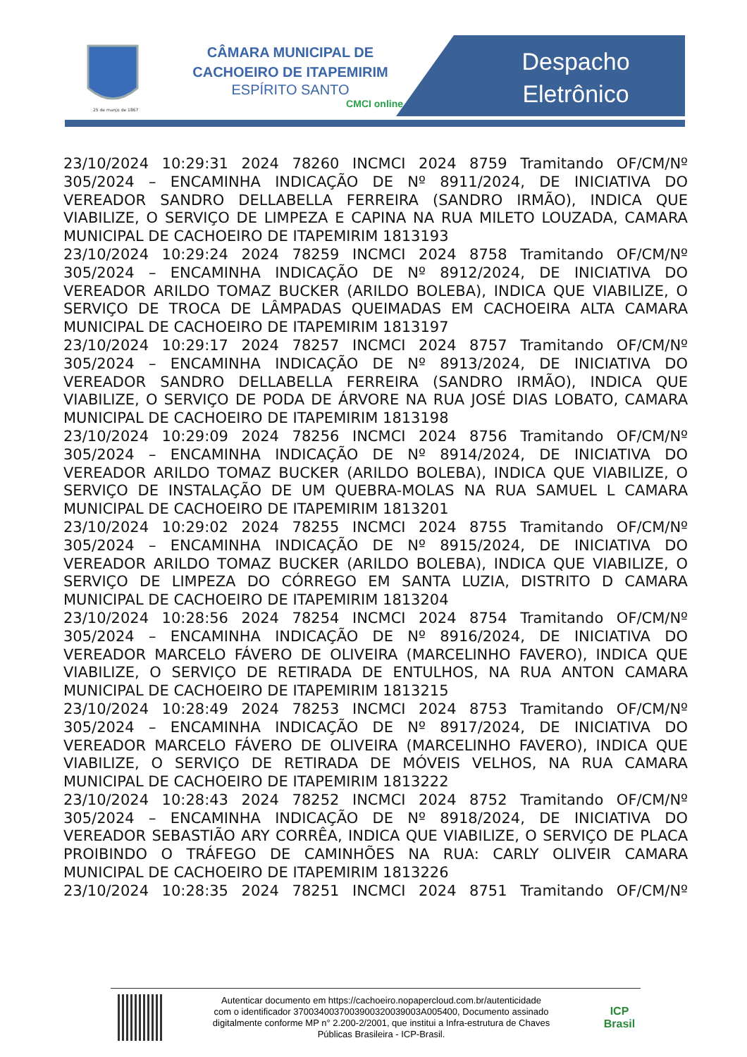25 de março de 1867
CÂMARA MUNICIPAL DE CACHOEIRO DE ITAPEMIRIM
ESPÍRITO SANTO
CMCI online
Despacho
Eletrônico
23/10/2024 10:29:31 2024 78260 INCMCI 2024 8759 Tramitando OF/CM/Nº 305/2024 – ENCAMINHA INDICAÇÃO DE Nº 8911/2024, DE INICIATIVA DO VEREADOR SANDRO DELLABELLA FERREIRA (SANDRO IRMÃO), INDICA QUE VIABILIZE, O SERVIÇO DE LIMPEZA E CAPINA NA RUA MILETO LOUZADA, CAMARA MUNICIPAL DE CACHOEIRO DE ITAPEMIRIM 1813193
23/10/2024 10:29:24 2024 78259 INCMCI 2024 8758 Tramitando OF/CM/Nº 305/2024 – ENCAMINHA INDICAÇÃO DE Nº 8912/2024, DE INICIATIVA DO VEREADOR ARILDO TOMAZ BUCKER (ARILDO BOLEBA), INDICA QUE VIABILIZE, O SERVIÇO DE TROCA DE LÂMPADAS QUEIMADAS EM CACHOEIRA ALTA CAMARA MUNICIPAL DE CACHOEIRO DE ITAPEMIRIM 1813197
23/10/2024 10:29:17 2024 78257 INCMCI 2024 8757 Tramitando OF/CM/Nº 305/2024 – ENCAMINHA INDICAÇÃO DE Nº 8913/2024, DE INICIATIVA DO VEREADOR SANDRO DELLABELLA FERREIRA (SANDRO IRMÃO), INDICA QUE VIABILIZE, O SERVIÇO DE PODA DE ÁRVORE NA RUA JOSÉ DIAS LOBATO, CAMARA MUNICIPAL DE CACHOEIRO DE ITAPEMIRIM 1813198
23/10/2024 10:29:09 2024 78256 INCMCI 2024 8756 Tramitando OF/CM/Nº 305/2024 – ENCAMINHA INDICAÇÃO DE Nº 8914/2024, DE INICIATIVA DO VEREADOR ARILDO TOMAZ BUCKER (ARILDO BOLEBA), INDICA QUE VIABILIZE, O SERVIÇO DE INSTALAÇÃO DE UM QUEBRA-MOLAS NA RUA SAMUEL L CAMARA MUNICIPAL DE CACHOEIRO DE ITAPEMIRIM 1813201
23/10/2024 10:29:02 2024 78255 INCMCI 2024 8755 Tramitando OF/CM/Nº 305/2024 – ENCAMINHA INDICAÇÃO DE Nº 8915/2024, DE INICIATIVA DO VEREADOR ARILDO TOMAZ BUCKER (ARILDO BOLEBA), INDICA QUE VIABILIZE, O SERVIÇO DE LIMPEZA DO CÓRREGO EM SANTA LUZIA, DISTRITO D CAMARA MUNICIPAL DE CACHOEIRO DE ITAPEMIRIM 1813204
23/10/2024 10:28:56 2024 78254 INCMCI 2024 8754 Tramitando OF/CM/Nº 305/2024 – ENCAMINHA INDICAÇÃO DE Nº 8916/2024, DE INICIATIVA DO VEREADOR MARCELO FÁVERO DE OLIVEIRA (MARCELINHO FAVERO), INDICA QUE VIABILIZE, O SERVIÇO DE RETIRADA DE ENTULHOS, NA RUA ANTON CAMARA MUNICIPAL DE CACHOEIRO DE ITAPEMIRIM 1813215
23/10/2024 10:28:49 2024 78253 INCMCI 2024 8753 Tramitando OF/CM/Nº 305/2024 – ENCAMINHA INDICAÇÃO DE Nº 8917/2024, DE INICIATIVA DO VEREADOR MARCELO FÁVERO DE OLIVEIRA (MARCELINHO FAVERO), INDICA QUE VIABILIZE, O SERVIÇO DE RETIRADA DE MÓVEIS VELHOS, NA RUA CAMARA MUNICIPAL DE CACHOEIRO DE ITAPEMIRIM 1813222
23/10/2024 10:28:43 2024 78252 INCMCI 2024 8752 Tramitando OF/CM/Nº 305/2024 – ENCAMINHA INDICAÇÃO DE Nº 8918/2024, DE INICIATIVA DO VEREADOR SEBASTIÃO ARY CORRÊA, INDICA QUE VIABILIZE, O SERVIÇO DE PLACA PROIBINDO O TRÁFEGO DE CAMINHÕES NA RUA: CARLY OLIVEIR CAMARA MUNICIPAL DE CACHOEIRO DE ITAPEMIRIM 1813226
23/10/2024 10:28:35 2024 78251 INCMCI 2024 8751 Tramitando OF/CM/Nº
Autenticar documento em https://cachoeiro.nopapercloud.com.br/autenticidade
com o identificador 3700340037003900320039003A005400, Documento assinado
digitalmente conforme MP n° 2.200-2/2001, que institui a Infra-estrutura de Chaves
Públicas Brasileira - ICP-Brasil.
ICP
Brasil